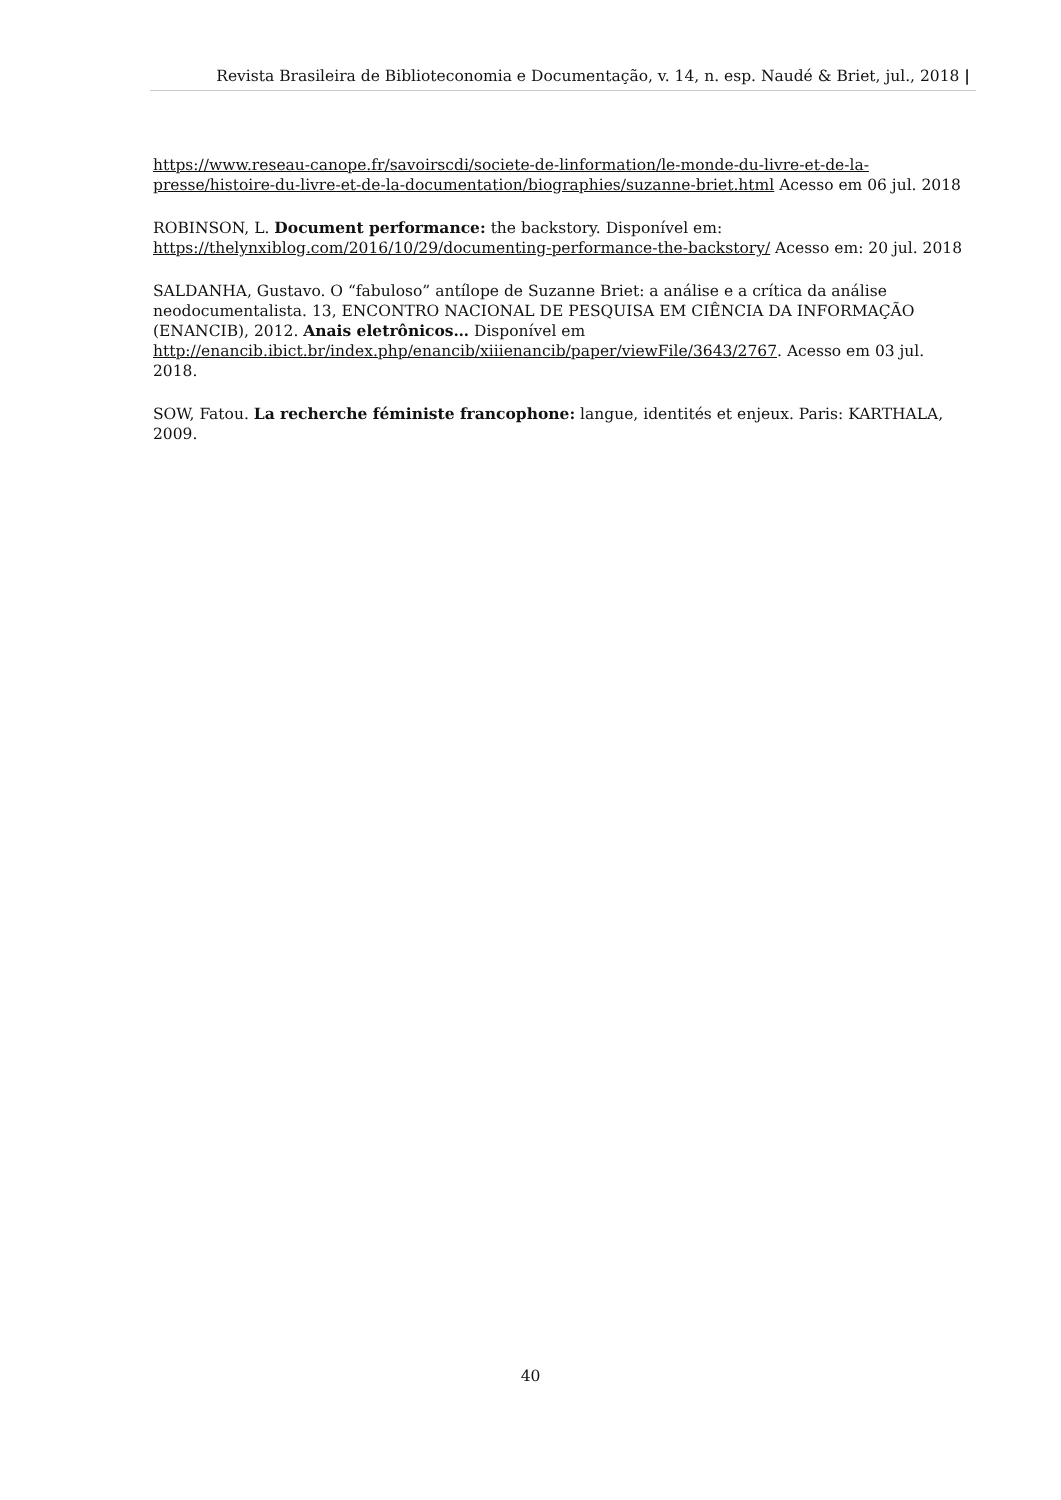Revista Brasileira de Biblioteconomia e Documentação, v. 14, n. esp. Naudé & Briet, jul., 2018 |
https://www.reseau-canope.fr/savoirscdi/societe-de-linformation/le-monde-du-livre-et-de-la-presse/histoire-du-livre-et-de-la-documentation/biographies/suzanne-briet.html Acesso em 06 jul. 2018
ROBINSON, L. Document performance: the backstory. Disponível em: https://thelynxiblog.com/2016/10/29/documenting-performance-the-backstory/ Acesso em: 20 jul. 2018
SALDANHA, Gustavo. O “fabuloso” antílope de Suzanne Briet: a análise e a crítica da análise neodocumentalista. 13, ENCONTRO NACIONAL DE PESQUISA EM CIÊNCIA DA INFORMAÇÃO (ENANCIB), 2012. Anais eletrônicos… Disponível em http://enancib.ibict.br/index.php/enancib/xiiienancib/paper/viewFile/3643/2767. Acesso em 03 jul. 2018.
SOW, Fatou. La recherche féministe francophone: langue, identités et enjeux. Paris: KARTHALA, 2009.
40